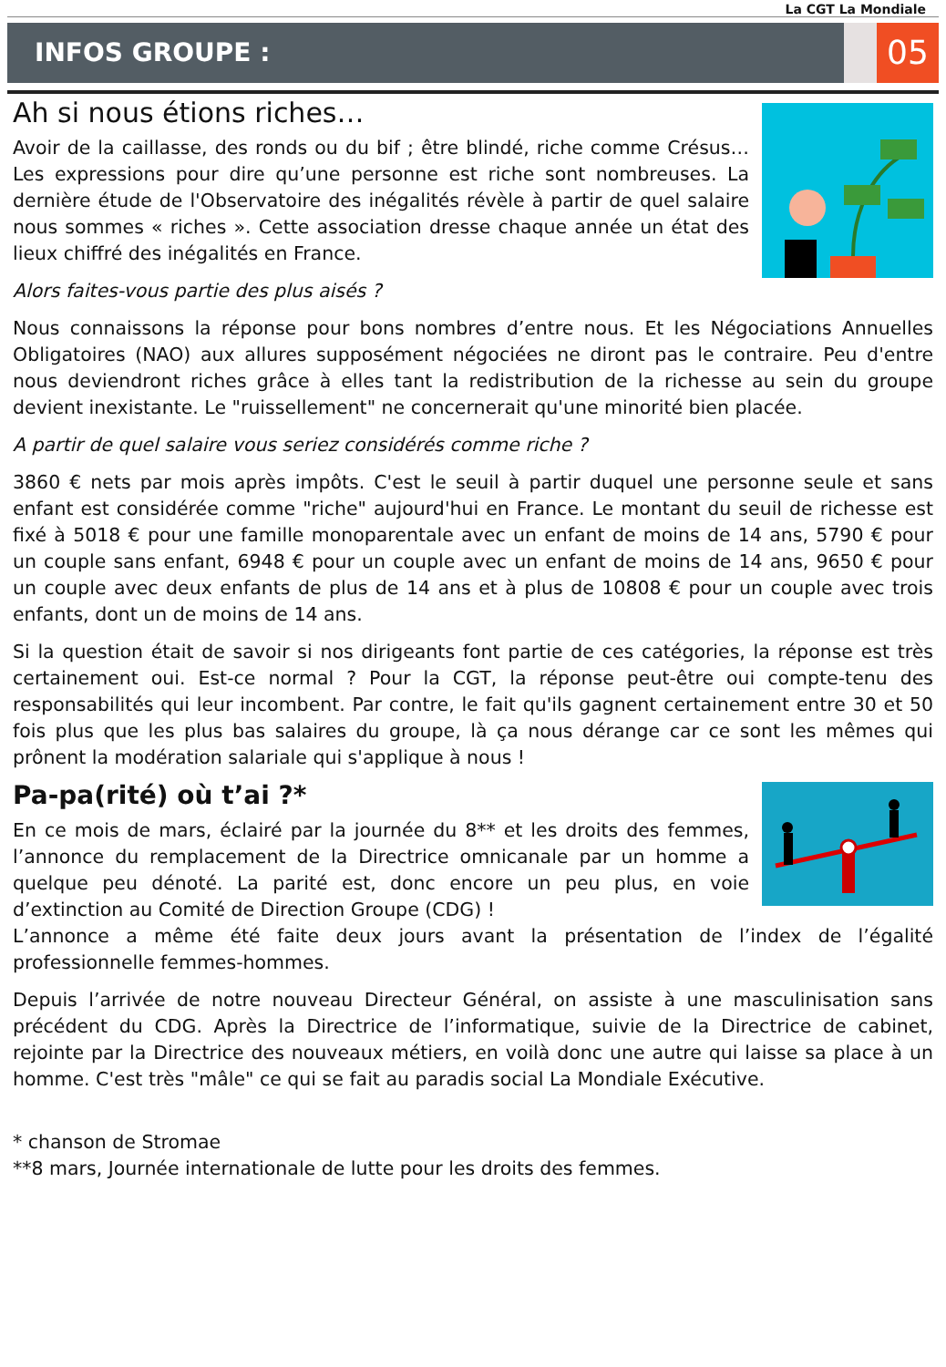La CGT La Mondiale
INFOS GROUPE :
05
Ah si nous étions riches…
Avoir de la caillasse, des ronds ou du bif ; être blindé, riche comme Crésus… Les expressions pour dire qu’une personne est riche sont nombreuses. La dernière étude de l'Observatoire des inégalités révèle à partir de quel salaire nous sommes « riches ». Cette association dresse chaque année un état des lieux chiffré des inégalités en France.
Alors faites-vous partie des plus aisés ?
Nous connaissons la réponse pour bons nombres d’entre nous. Et les Négociations Annuelles Obligatoires (NAO) aux allures supposément négociées ne diront pas le contraire. Peu d'entre nous deviendront riches grâce à elles tant la redistribution de la richesse au sein du groupe devient inexistante. Le "ruissellement" ne concernerait qu'une minorité bien placée.
A partir de quel salaire vous seriez considérés comme riche ?
3860 € nets par mois après impôts. C'est le seuil à partir duquel une personne seule et sans enfant est considérée comme "riche" aujourd'hui en France. Le montant du seuil de richesse est fixé à 5018 € pour une famille monoparentale avec un enfant de moins de 14 ans, 5790 € pour un couple sans enfant, 6948 € pour un couple avec un enfant de moins de 14 ans, 9650 € pour un couple avec deux enfants de plus de 14 ans et à plus de 10808 € pour un couple avec trois enfants, dont un de moins de 14 ans.
Si la question était de savoir si nos dirigeants font partie de ces catégories, la réponse est très certainement oui. Est-ce normal ? Pour la CGT, la réponse peut-être oui compte-tenu des responsabilités qui leur incombent. Par contre, le fait qu'ils gagnent certainement entre 30 et 50 fois plus que les plus bas salaires du groupe, là ça nous dérange car ce sont les mêmes qui prônent la modération salariale qui s'applique à nous !
Pa-pa(rité) où t’ai ?*
En ce mois de mars, éclairé par la journée du 8** et les droits des femmes, l’annonce du remplacement de la Directrice omnicanale par un homme a quelque peu dénoté. La parité est, donc encore un peu plus, en voie d’extinction au Comité de Direction Groupe (CDG) !
L’annonce a même été faite deux jours avant la présentation de l’index de l’égalité professionnelle femmes-hommes.
Depuis l’arrivée de notre nouveau Directeur Général, on assiste à une masculinisation sans précédent du CDG. Après la Directrice de l’informatique, suivie de la Directrice de cabinet, rejointe par la Directrice des nouveaux métiers, en voilà donc une autre qui laisse sa place à un homme. C'est très "mâle" ce qui se fait au paradis social La Mondiale Exécutive.
* chanson de Stromae
**8 mars, Journée internationale de lutte pour les droits des femmes.